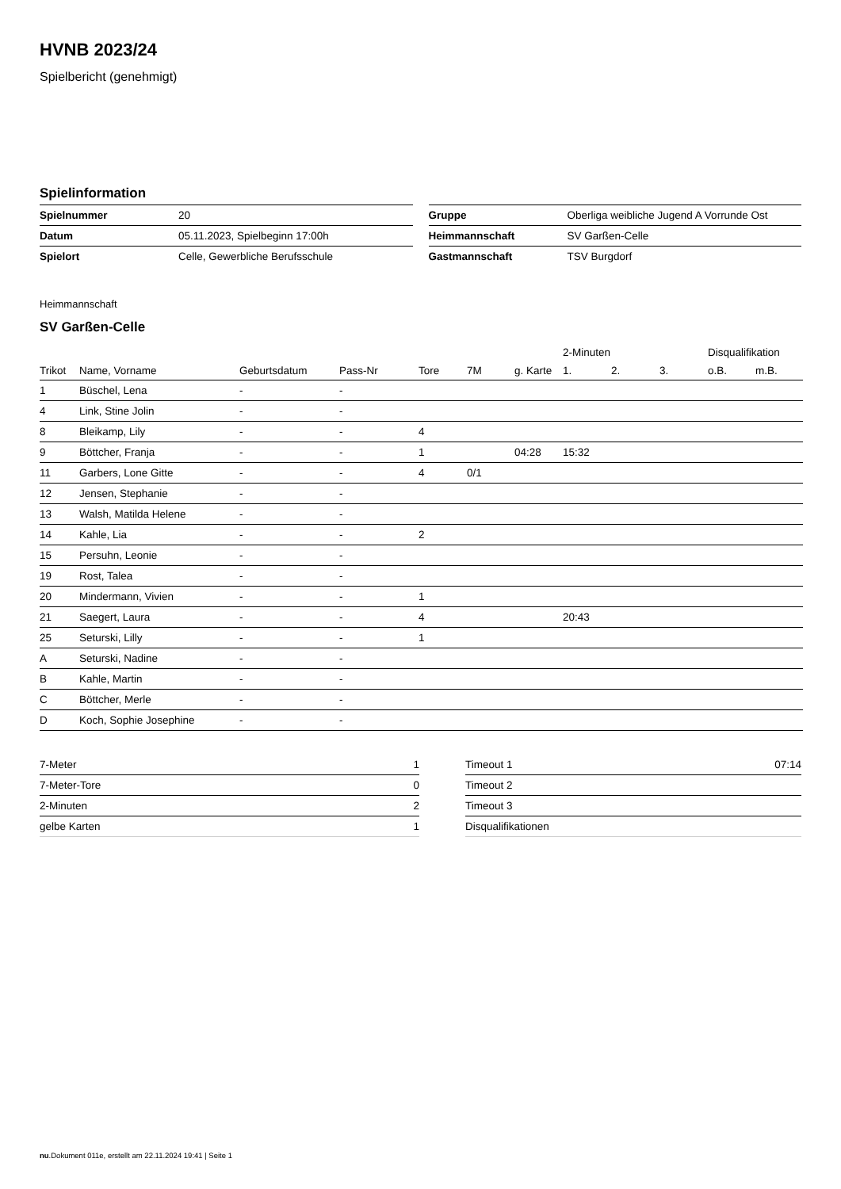HVNB 2023/24
Spielbericht (genehmigt)
Spielinformation
| Spielnummer | 20 |
| Datum | 05.11.2023, Spielbeginn 17:00h |
| Spielort | Celle, Gewerbliche Berufsschule |
| Gruppe | Oberliga weibliche Jugend A Vorrunde Ost |
| Heimmannschaft | SV Garßen-Celle |
| Gastmannschaft | TSV Burgdorf |
Heimmannschaft
SV Garßen-Celle
| | | | | | | | 2-Minuten | | | Disqualifikation | |
| --- | --- | --- | --- | --- | --- | --- | --- | --- | --- | --- | --- |
| Trikot | Name, Vorname | Geburtsdatum | Pass-Nr | Tore | 7M | g. Karte | 1. | 2. | 3. | o.B. | m.B. |
| 1 | Büschel, Lena | - | - | | | | | | | | |
| 4 | Link, Stine Jolin | - | - | | | | | | | | |
| 8 | Bleikamp, Lily | - | - | 4 | | | | | | | |
| 9 | Böttcher, Franja | - | - | 1 | | 04:28 | 15:32 | | | | |
| 11 | Garbers, Lone Gitte | - | - | 4 | 0/1 | | | | | | |
| 12 | Jensen, Stephanie | - | - | | | | | | | | |
| 13 | Walsh, Matilda Helene | - | - | | | | | | | | |
| 14 | Kahle, Lia | - | - | 2 | | | | | | | |
| 15 | Persuhn, Leonie | - | - | | | | | | | | |
| 19 | Rost, Talea | - | - | | | | | | | | |
| 20 | Mindermann, Vivien | - | - | 1 | | | | | | | |
| 21 | Saegert, Laura | - | - | 4 | | | 20:43 | | | | |
| 25 | Seturski, Lilly | - | - | 1 | | | | | | | |
| A | Seturski, Nadine | - | - | | | | | | | | |
| B | Kahle, Martin | - | - | | | | | | | | |
| C | Böttcher, Merle | - | - | | | | | | | | |
| D | Koch, Sophie Josephine | - | - | | | | | | | | |
| 7-Meter | 1 |
| 7-Meter-Tore | 0 |
| 2-Minuten | 2 |
| gelbe Karten | 1 |
| Timeout 1 | 07:14 |
| Timeout 2 | |
| Timeout 3 | |
| Disqualifikationen | |
nu.Dokument 011e, erstellt am 22.11.2024 19:41 | Seite 1